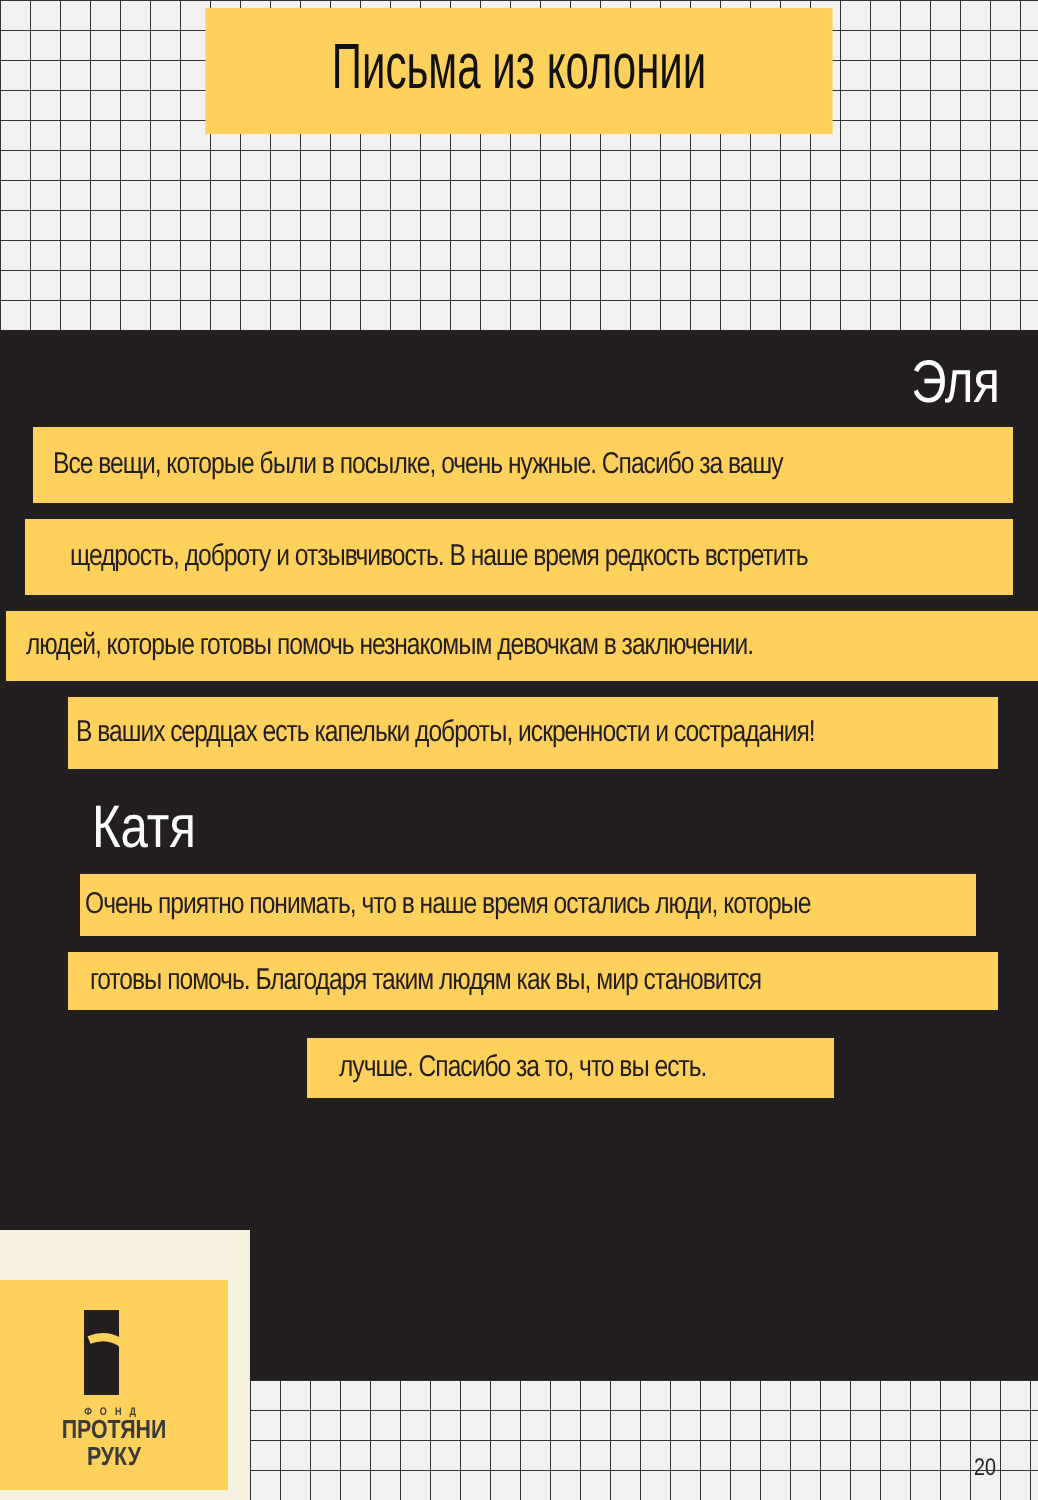Письма из колонии
Эля
Все вещи, которые были в посылке, очень нужные. Спасибо за вашу
щедрость, доброту и отзывчивость. В наше время редкость встретить
людей, которые готовы помочь незнакомым девочкам в заключении.
В ваших сердцах есть капельки доброты, искренности и сострадания!
Катя
Очень приятно понимать, что в наше время остались люди, которые
готовы помочь. Благодаря таким людям как вы, мир становится
лучше. Спасибо за то, что вы есть.
ФОНД
ПРОТЯНИ
РУКУ
20